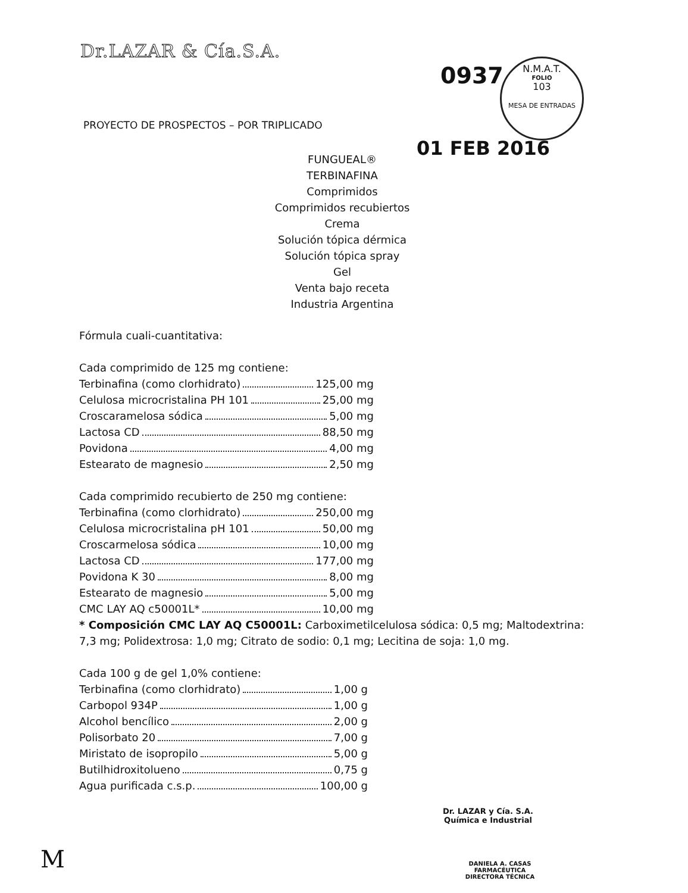Dr.LAZAR & Cía.S.A.
0937
N.M.A.T.
FOLIO
103
MESA DE ENTRADAS
PROYECTO DE PROSPECTOS – POR TRIPLICADO
01 FEB 2016
FUNGUEAL®
TERBINAFINA
Comprimidos
Comprimidos recubiertos
Crema
Solución tópica dérmica
Solución tópica spray
Gel
Venta bajo receta
Industria Argentina
Fórmula cuali-cuantitativa:
Cada comprimido de 125 mg contiene:
Terbinafina (como clorhidrato) 125,00 mg
Celulosa microcristalina PH 101 25,00 mg
Croscaramelosa sódica 5,00 mg
Lactosa CD 88,50 mg
Povidona 4,00 mg
Estearato de magnesio 2,50 mg
Cada comprimido recubierto de 250 mg contiene:
Terbinafina (como clorhidrato) 250,00 mg
Celulosa microcristalina pH 101 50,00 mg
Croscarmelosa sódica 10,00 mg
Lactosa CD 177,00 mg
Povidona K 30 8,00 mg
Estearato de magnesio 5,00 mg
CMC LAY AQ c50001L* 10,00 mg
* Composición CMC LAY AQ C50001L: Carboximetilcelulosa sódica: 0,5 mg; Maltodextrina: 7,3 mg; Polidextrosa: 1,0 mg; Citrato de sodio: 0,1 mg; Lecitina de soja: 1,0 mg.
Cada 100 g de gel 1,0% contiene:
Terbinafina (como clorhidrato) 1,00 g
Carbopol 934P 1,00 g
Alcohol bencílico 2,00 g
Polisorbato 20 7,00 g
Miristato de isopropilo 5,00 g
Butilhidroxitolueno 0,75 g
Agua purificada c.s.p. 100,00 g
Dr. LAZAR y Cía. S.A.
Química e Industrial
DANIELA A. CASAS
FARMACÉUTICA
DIRECTORA TÉCNICA
M